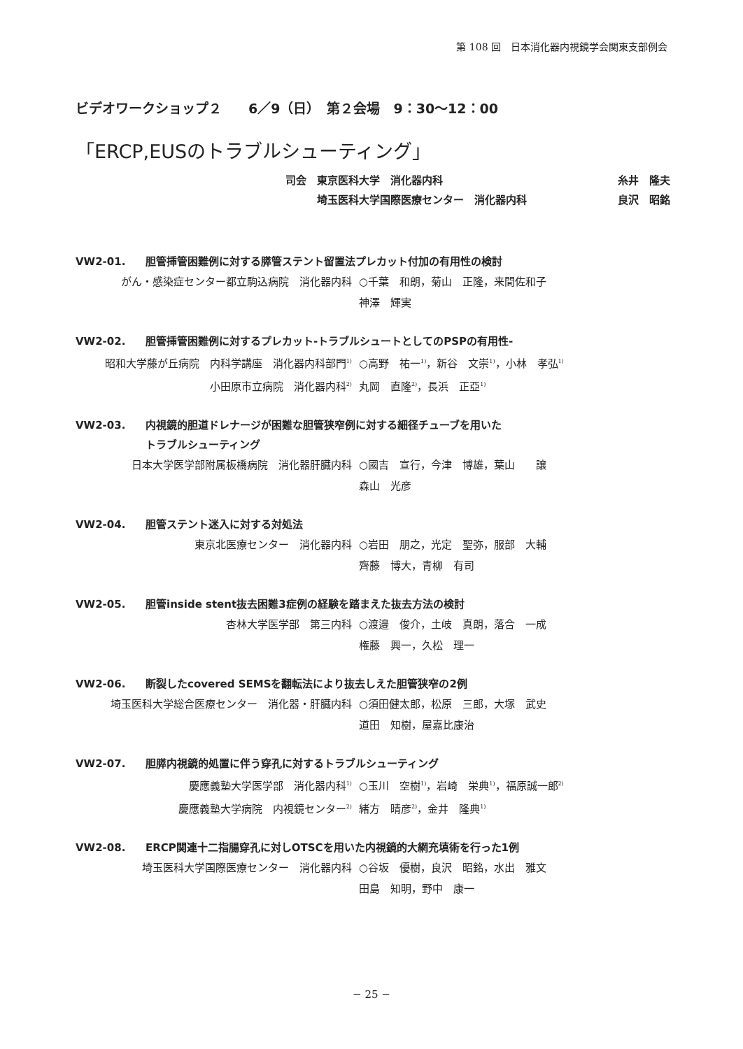第 108 回　日本消化器内視鏡学会関東支部例会
ビデオワークショップ２　　6／9（日）　第２会場　9：30〜12：00
「ERCP,EUSのトラブルシューティング」
司会　東京医科大学　消化器内科 糸井　隆夫
　　　埼玉医科大学国際医療センター　消化器内科 良沢　昭銘
VW2-01. 胆管挿管困難例に対する膵管ステント留置法プレカット付加の有用性の検討
がん・感染症センター都立駒込病院　消化器内科 ○千葉　和朗，菊山　正隆，来間佐和子
神澤　輝実
VW2-02. 胆管挿管困難例に対するプレカット-トラブルシュートとしてのPSPの有用性-
昭和大学藤が丘病院　内科学講座　消化器内科部門<sup>1)</sup>
小田原市立病院　消化器内科<sup>2)</sup> ○高野　祐一<sup>1)</sup>，新谷　文崇<sup>1)</sup>，小林　孝弘<sup>1)</sup>
丸岡　直隆<sup>2)</sup>，長浜　正亞<sup>1)</sup>
VW2-03. 内視鏡的胆道ドレナージが困難な胆管狭窄例に対する細径チューブを用いた
トラブルシューティング
日本大学医学部附属板橋病院　消化器肝臓内科 ○國吉　宣行，今津　博雄，葉山　　譲
森山　光彦
VW2-04. 胆管ステント迷入に対する対処法
東京北医療センター　消化器内科 ○岩田　朋之，光定　聖弥，服部　大輔
齊藤　博大，青柳　有司
VW2-05. 胆管inside stent抜去困難3症例の経験を踏まえた抜去方法の検討
杏林大学医学部　第三内科 ○渡邉　俊介，土岐　真朗，落合　一成
権藤　興一，久松　理一
VW2-06. 断裂したcovered SEMSを翻転法により抜去しえた胆管狭窄の2例
埼玉医科大学総合医療センター　消化器・肝臓内科 ○須田健太郎，松原　三郎，大塚　武史
道田　知樹，屋嘉比康治
VW2-07. 胆膵内視鏡的処置に伴う穿孔に対するトラブルシューティング
慶應義塾大学医学部　消化器内科<sup>1)</sup>
慶應義塾大学病院　内視鏡センター<sup>2)</sup> ○玉川　空樹<sup>1)</sup>，岩崎　栄典<sup>1)</sup>，福原誠一郎<sup>2)</sup>
緒方　晴彦<sup>2)</sup>，金井　隆典<sup>1)</sup>
VW2-08. ERCP関連十二指腸穿孔に対しOTSCを用いた内視鏡的大網充填術を行った1例
埼玉医科大学国際医療センター　消化器内科 ○谷坂　優樹，良沢　昭銘，水出　雅文
田島　知明，野中　康一
− 25 −